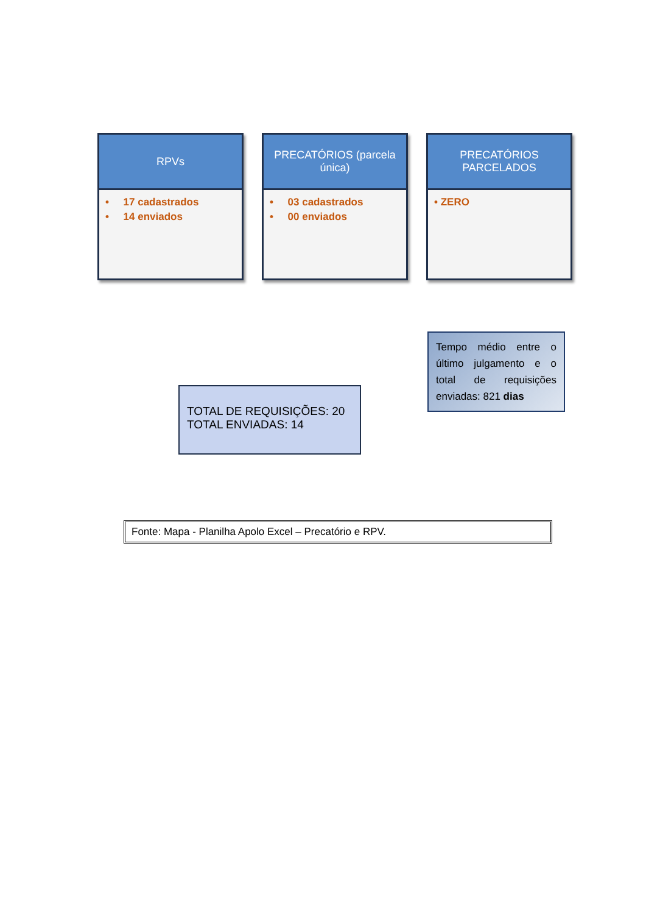RPVs
• 17 cadastrados
• 14 enviados
PRECATÓRIOS (parcela única)
• 03 cadastrados
• 00 enviados
PRECATÓRIOS PARCELADOS
• ZERO
TOTAL DE REQUISIÇÕES: 20
TOTAL ENVIADAS: 14
Tempo médio entre o último julgamento e o total de requisições enviadas: 821 dias
Fonte: Mapa - Planilha Apolo Excel – Precatório e RPV.